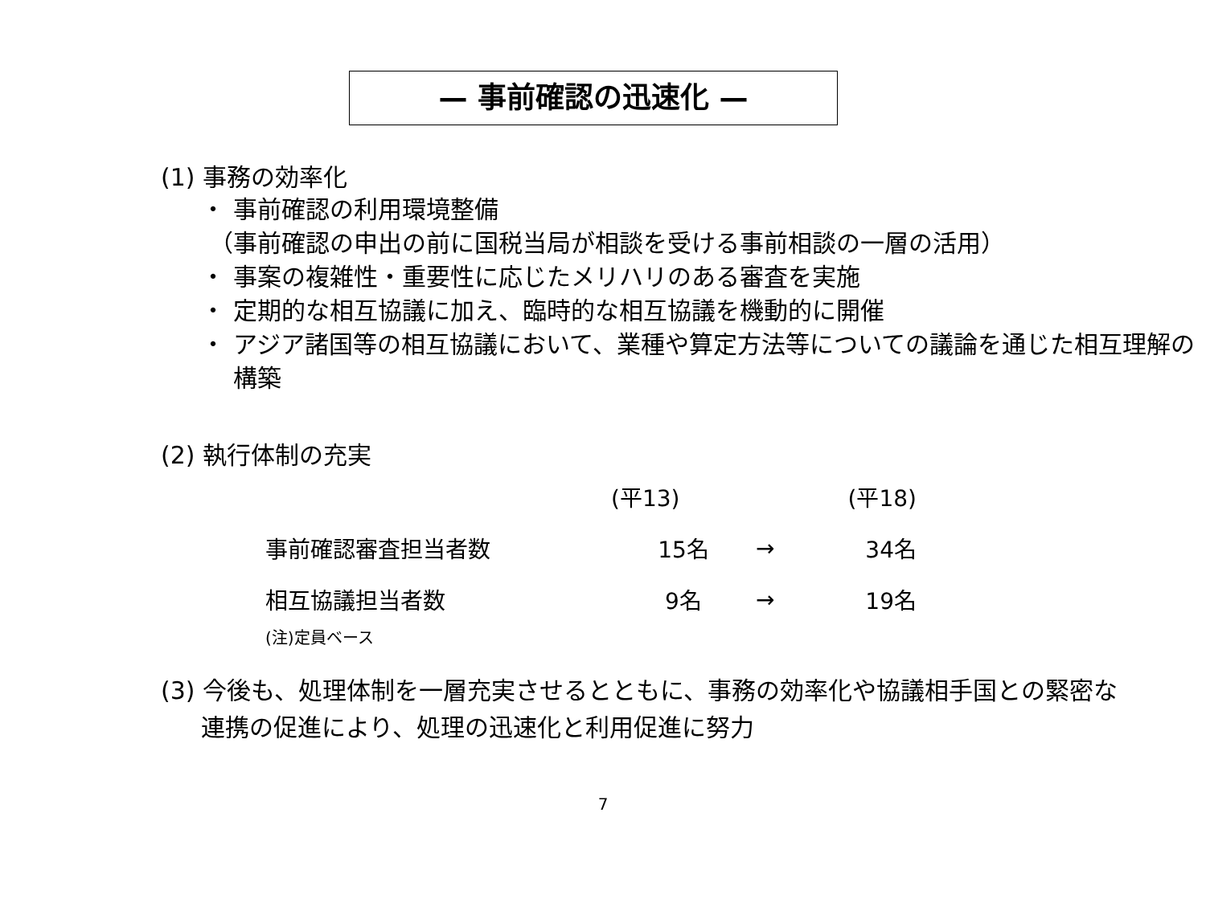— 事前確認の迅速化 —
(1) 事務の効率化
・ 事前確認の利用環境整備
（事前確認の申出の前に国税当局が相談を受ける事前相談の一層の活用）
・ 事案の複雑性・重要性に応じたメリハリのある審査を実施
・ 定期的な相互協議に加え、臨時的な相互協議を機動的に開催
・ アジア諸国等の相互協議において、業種や算定方法等についての議論を通じた相互理解の構築
(2) 執行体制の充実
| | (平13) | | (平18) |
| --- | --- | --- | --- |
| 事前確認審査担当者数 | 15名 | → | 34名 |
| 相互協議担当者数 | 9名 | → | 19名 |
(注)定員ベース
(3) 今後も、処理体制を一層充実させるとともに、事務の効率化や協議相手国との緊密な連携の促進により、処理の迅速化と利用促進に努力
7